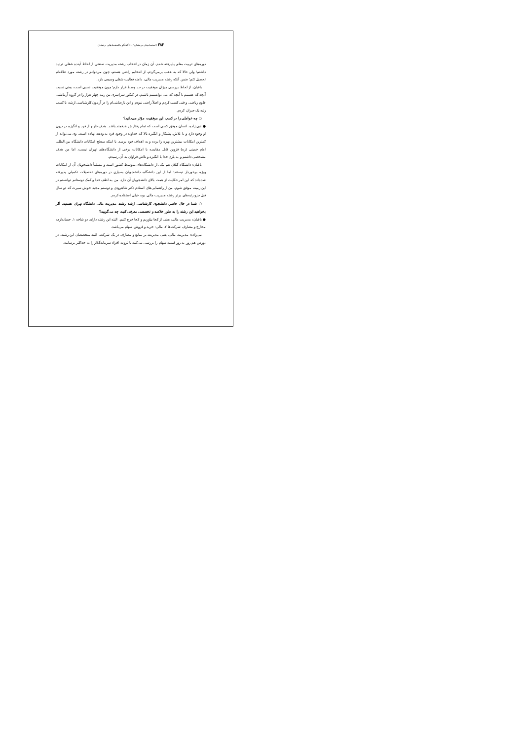۳۸۴ / استعدادهای درخشان / ۶۰ گفتگو با استعدادهای درخشان
دوره‌های تربیت معلم پذیرفته شدم. آن زمان در انتخاب رشته مدیریت صنعتی از لحاظ آینده شغلی تردید داشتم؛ ولی حالا که به عقب برمی‌گردم، از انتخابم راضی هستم، چون می‌توانم در رشته مورد علاقه‌ام تحصیل کنم؛ ضمن آنکه رشته مدیریت مالی، دامنه فعالیت شغلی وسیعی دارد.
باغبان: از لحاظ بررسی میزان موفقیت در حد وسط قرار دارم؛ چون موفقیت نسبی است، یعنی نسبت آنچه که هستیم با آنچه که می توانستیم باشیم. در کنکور سراسری من رتبه چهار هزار را در گروه آزمایشی علوم ریاضی و فنی کسب کردم و اصلاً راضی نبودم و این نارضایتی‌ام را در آزمون کارشناسی ارشد با کسب رتبه یک جبران کردم.
○ چه عواملی را در کسب این موفقیت مؤثر می‌دانید؟
● نبی زاده: انسان موفق کسی است که تمام رفتارش هدفمند باشد. هدف خارج از فرد و انگیزه در درون او وجود دارد و با تلاش، پشتکار و انگیزه بالا که خداوند در وجود فرد به ودیعه نهاده است. وی می‌تواند از کمترین امکانات بیشترین بهره را برده و به اهداف خود برسد. با اینکه سطح امکانات دانشگاه بین المللی امام خمینی (ره) قزوین قابل مقایسه با امکانات برخی از دانشگاه‌های تهران نیست، اما من هدف مشخصی داشتم و به یاری خدا با انگیزه و تلاش فراوان به آن رسیدم.
باغبان: دانشگاه گیلان هم یکی از دانشگاه‌های متوسط کشور است و مسلماً دانشجویان آن از امکانات ویژه برخوردار نیستند؛ اما از این دانشگاه، دانشجویان بسیاری در دوره‌های تحصیلات تکمیلی پذیرفته شده‌اند که این امر حکایت از همت بالای دانشجویان آن دارد. من به لطف خدا و کمک دوستانم توانستم در این زمینه موفق شوم. من از راهنمایی‌های استادم دکتر شاهرودی و دوستم مجید خوش سیرت که دو سال قبل جزو رتبه‌های برتر رشته مدیریت مالی بود، خیلی استفاده کردم.
○ شما در حال حاضر، دانشجوی کارشناسی ارشد رشته مدیریت مالی دانشگاه تهران هستید. اگر بخواهید این رشته را به طور خلاصه و تخصصی معرفی کنید، چه می‌گویید؟
● باغبان: مدیریت مالی، یعنی از کجا بیاوریم و کجا خرج کنیم. البته این رشته دارای دو شاخه ۱. حسابداری: مخارج و مصارف شرکت‌ها ۲. مالی: خرید و فروش سهام می‌باشد.
نبی‌زاده: مدیریت مالی، یعنی مدیریت بر منابع و مصارف در یک شرکت. البته متخصصان این رشته، در بورس هم روز به روز قیمت سهام را بررسی می‌کنند تا ثروت افراد سرمایه‌گذار را به حداکثر برسانند.